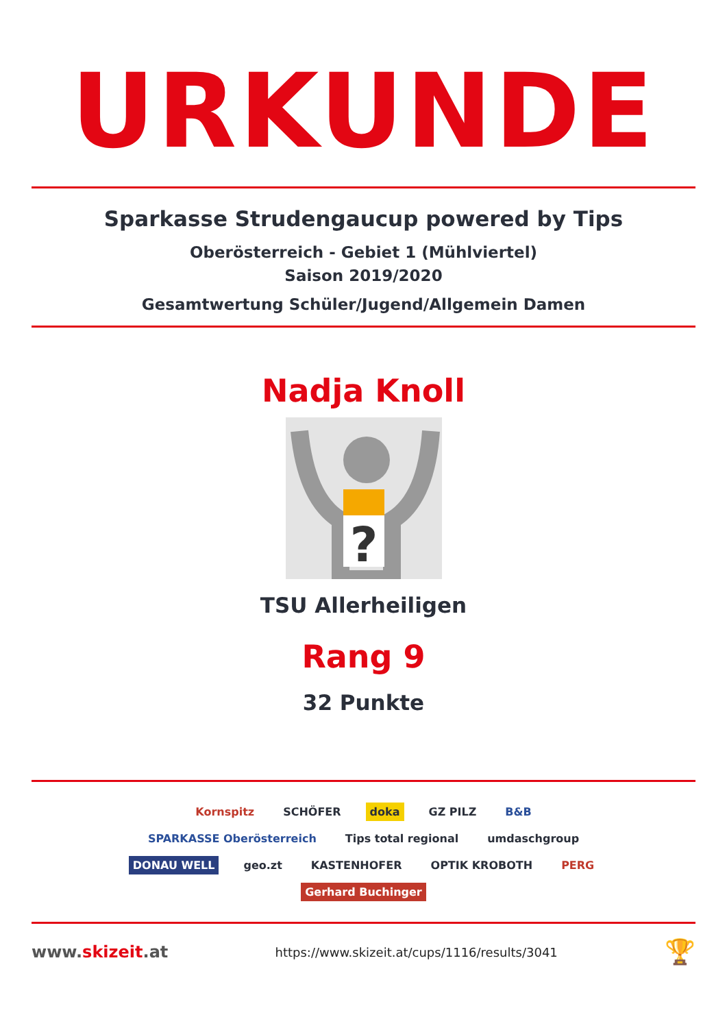URKUNDE
Sparkasse Strudengaucup powered by Tips
Oberösterreich - Gebiet 1 (Mühlviertel)
Saison 2019/2020
Gesamtwertung Schüler/Jugend/Allgemein Damen
Nadja Knoll
?
TSU Allerheiligen
Rang 9
32 Punkte
Kornspitz SCHÖFER doka GZ PILZ B&B SPARKASSE Oberösterreich Tips total regional umdaschgroup DONAU WELL geo.zt KASTENHOFER OPTIK KROBOTH PERG Gerhard Buchinger
www.skizeit.at https://www.skizeit.at/cups/1116/results/3041 🏆